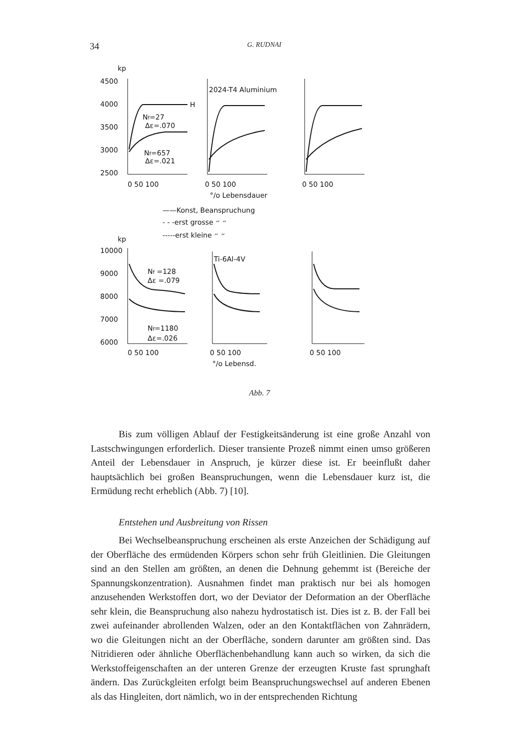34
G. RUDNAI
kp
4500
4000
3500
3000
2500
H
Nf=27
Δε=.070
Nf=657
Δε=.021
2024-T4 Aluminium
0 50 100
0 50 100
0 50 100
°/o Lebensdauer
——Konst, Beanspruchung
- - -erst grosse ״ ״
-----erst kleine ״ ״
kp
10000
9000
8000
7000
6000
Nf =128
Δε =.079
Nf=1180
Δε=.026
Ti-6Al-4V
0 50 100
0 50 100
0 50 100
°/o Lebensd.
Abb. 7
Bis zum völligen Ablauf der Festigkeitsänderung ist eine große Anzahl von Lastschwingungen erforderlich. Dieser transiente Prozeß nimmt einen umso größeren Anteil der Lebensdauer in Anspruch, je kürzer diese ist. Er beeinflußt daher hauptsächlich bei großen Beanspruchungen, wenn die Lebensdauer kurz ist, die Ermüdung recht erheblich (Abb. 7) [10].
Entstehen und Ausbreitung von Rissen
Bei Wechselbeanspruchung erscheinen als erste Anzeichen der Schädigung auf der Oberfläche des ermüdenden Körpers schon sehr früh Gleitlinien. Die Gleitungen sind an den Stellen am größten, an denen die Dehnung gehemmt ist (Bereiche der Spannungskonzentration). Ausnahmen findet man praktisch nur bei als homogen anzusehenden Werkstoffen dort, wo der Deviator der Deformation an der Oberfläche sehr klein, die Beanspruchung also nahezu hydrostatisch ist. Dies ist z. B. der Fall bei zwei aufeinander abrollenden Walzen, oder an den Kontaktflächen von Zahnrädern, wo die Gleitungen nicht an der Oberfläche, sondern darunter am größten sind. Das Nitridieren oder ähnliche Oberflächenbehandlung kann auch so wirken, da sich die Werkstoffeigenschaften an der unteren Grenze der erzeugten Kruste fast sprunghaft ändern. Das Zurückgleiten erfolgt beim Beanspruchungswechsel auf anderen Ebenen als das Hingleiten, dort nämlich, wo in der entsprechenden Richtung